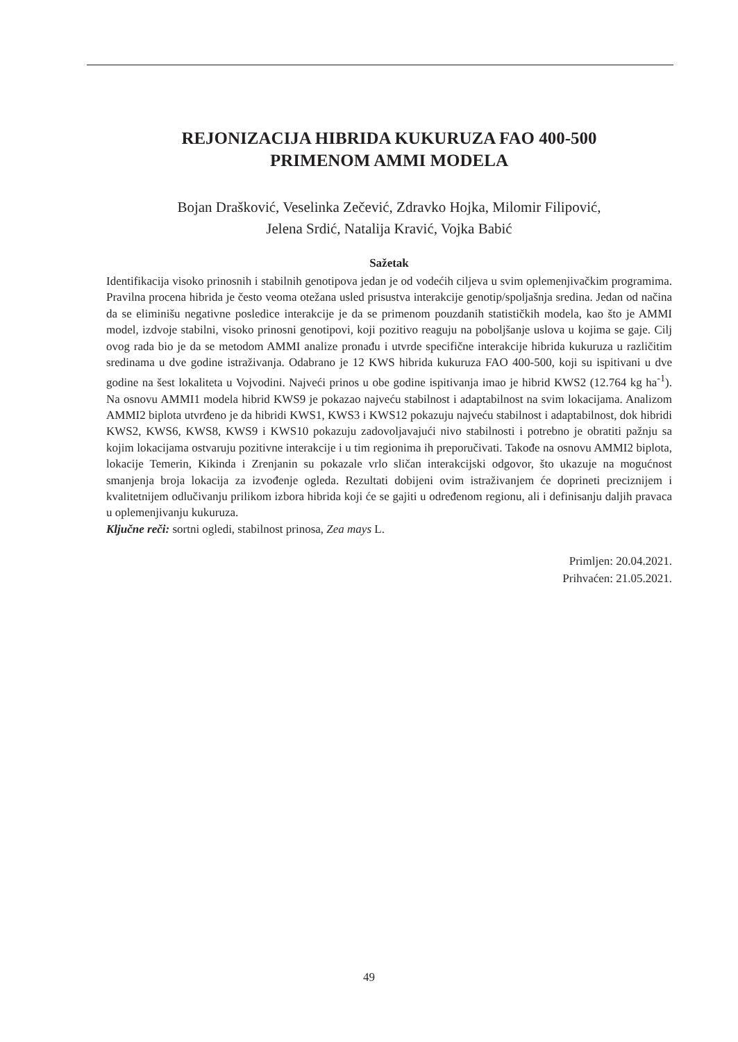REJONIZACIJA HIBRIDA KUKURUZA FAO 400-500
PRIMENOM AMMI MODELA
Bojan Drašković, Veselinka Zečević, Zdravko Hojka, Milomir Filipović,
Jelena Srdić, Natalija Kravić, Vojka Babić
Sažetak
Identifikacija visoko prinosnih i stabilnih genotipova jedan je od vodećih ciljeva u svim oplemenjivačkim programima. Pravilna procena hibrida je često veoma otežana usled prisustva interakcije genotip/spoljašnja sredina. Jedan od načina da se eliminišu negativne posledice interakcije je da se primenom pouzdanih statističkih modela, kao što je AMMI model, izdvoje stabilni, visoko prinosni genotipovi, koji pozitivo reaguju na poboljšanje uslova u kojima se gaje. Cilj ovog rada bio je da se metodom AMMI analize pronađu i utvrde specifične interakcije hibrida kukuruza u različitim sredinama u dve godine istraživanja. Odabrano je 12 KWS hibrida kukuruza FAO 400-500, koji su ispitivani u dve godine na šest lokaliteta u Vojvodini. Najveći prinos u obe godine ispitivanja imao je hibrid KWS2 (12.764 kg ha<sup>-1</sup>). Na osnovu AMMI1 modela hibrid KWS9 je pokazao najveću stabilnost i adaptabilnost na svim lokacijama. Analizom AMMI2 biplota utvrđeno je da hibridi KWS1, KWS3 i KWS12 pokazuju najveću stabilnost i adaptabilnost, dok hibridi KWS2, KWS6, KWS8, KWS9 i KWS10 pokazuju zadovoljavajući nivo stabilnosti i potrebno je obratiti pažnju sa kojim lokacijama ostvaruju pozitivne interakcije i u tim regionima ih preporučivati. Takođe na osnovu AMMI2 biplota, lokacije Temerin, Kikinda i Zrenjanin su pokazale vrlo sličan interakcijski odgovor, što ukazuje na mogućnost smanjenja broja lokacija za izvođenje ogleda. Rezultati dobijeni ovim istraživanjem će doprineti preciznijem i kvalitetnijem odlučivanju prilikom izbora hibrida koji će se gajiti u određenom regionu, ali i definisanju daljih pravaca u oplemenjivanju kukuruza.
Ključne reči: sortni ogledi, stabilnost prinosa, Zea mays L.
Primljen: 20.04.2021.
Prihvaćen: 21.05.2021.
49